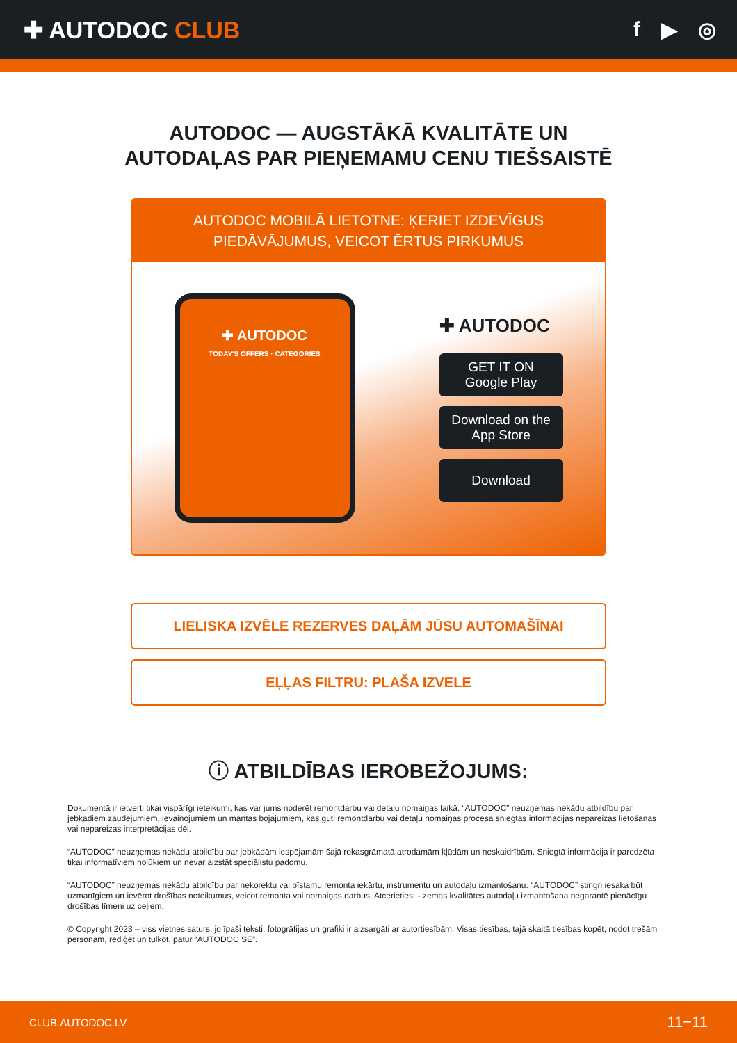✚ AUTODOC CLUB f ▶ ◎
AUTODOC — AUGSTĀKĀ KVALITĀTE UN
AUTODAĻAS PAR PIEŅEMAMU CENU TIEŠSAISTĒ
AUTODOC MOBILĀ LIETOTNE: ĶERIET IZDEVĪGUS PIEDĀVĀJUMUS, VEICOT ĒRTUS PIRKUMUS
✚ AUTODOC
TODAY'S OFFERS · CATEGORIES
✚ AUTODOC
GET IT ON
Google Play
Download on the
App Store
Download
LIELISKA IZVĒLE REZERVES DAĻĀM JŪSU AUTOMAŠĪNAI
EĻĻAS FILTRU: PLAŠA IZVELE
ⓘ ATBILDĪBAS IEROBEŽOJUMS:
Dokumentā ir ietverti tikai vispārīgi ieteikumi, kas var jums noderēt remontdarbu vai detaļu nomaiņas laikā. “AUTODOC” neuzņemas nekādu atbildību par jebkādiem zaudējumiem, ievainojumiem un mantas bojājumiem, kas gūti remontdarbu vai detaļu nomaiņas procesā sniegtās informācijas nepareizas lietošanas vai nepareizas interpretācijas dēļ.
“AUTODOC” neuzņemas nekādu atbildību par jebkādām iespējamām šajā rokasgrāmatā atrodamām kļūdām un neskaidrībām. Sniegtā informācija ir paredzēta tikai informatīviem nolūkiem un nevar aizstāt speciālistu padomu.
“AUTODOC” neuzņemas nekādu atbildību par nekorektu vai bīstamu remonta iekārtu, instrumentu un autodaļu izmantošanu. “AUTODOC” stingri iesaka būt uzmanīgiem un ievērot drošības noteikumus, veicot remonta vai nomaiņas darbus. Atcerieties: - zemas kvalitātes autodaļu izmantošana negarantē pienācīgu drošības līmeni uz ceļiem.
© Copyright 2023 – viss vietnes saturs, jo īpaši teksti, fotogrāfijas un grafiki ir aizsargāti ar autortiesībām. Visas tiesības, tajā skaitā tiesības kopēt, nodot trešām personām, rediģēt un tulkot, patur “AUTODOC SE”.
CLUB.AUTODOC.LV 11−11